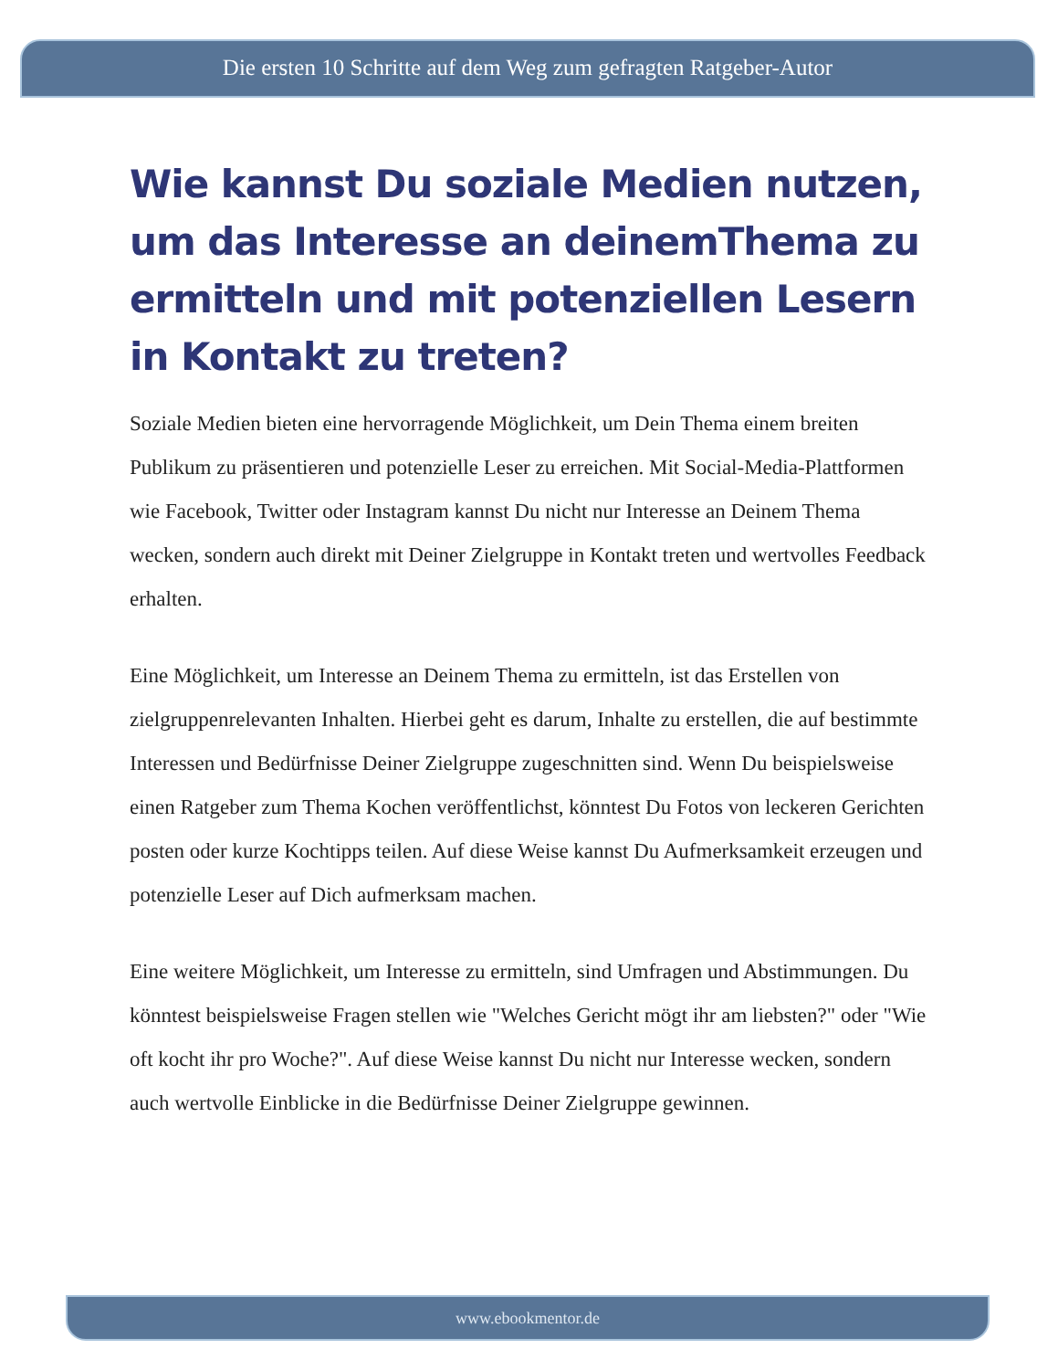Die ersten 10 Schritte auf dem Weg zum gefragten Ratgeber-Autor
Wie kannst Du soziale Medien nutzen, um das Interesse an deinemThema zu ermitteln und mit potenziellen Lesern in Kontakt zu treten?
Soziale Medien bieten eine hervorragende Möglichkeit, um Dein Thema einem breiten Publikum zu präsentieren und potenzielle Leser zu erreichen. Mit Social-Media-Plattformen wie Facebook, Twitter oder Instagram kannst Du nicht nur Interesse an Deinem Thema wecken, sondern auch direkt mit Deiner Zielgruppe in Kontakt treten und wertvolles Feedback erhalten.
Eine Möglichkeit, um Interesse an Deinem Thema zu ermitteln, ist das Erstellen von zielgruppenrelevanten Inhalten. Hierbei geht es darum, Inhalte zu erstellen, die auf bestimmte Interessen und Bedürfnisse Deiner Zielgruppe zugeschnitten sind. Wenn Du beispielsweise einen Ratgeber zum Thema Kochen veröffentlichst, könntest Du Fotos von leckeren Gerichten posten oder kurze Kochtipps teilen. Auf diese Weise kannst Du Aufmerksamkeit erzeugen und potenzielle Leser auf Dich aufmerksam machen.
Eine weitere Möglichkeit, um Interesse zu ermitteln, sind Umfragen und Abstimmungen. Du könntest beispielsweise Fragen stellen wie "Welches Gericht mögt ihr am liebsten?" oder "Wie oft kocht ihr pro Woche?". Auf diese Weise kannst Du nicht nur Interesse wecken, sondern auch wertvolle Einblicke in die Bedürfnisse Deiner Zielgruppe gewinnen.
www.ebookmentor.de